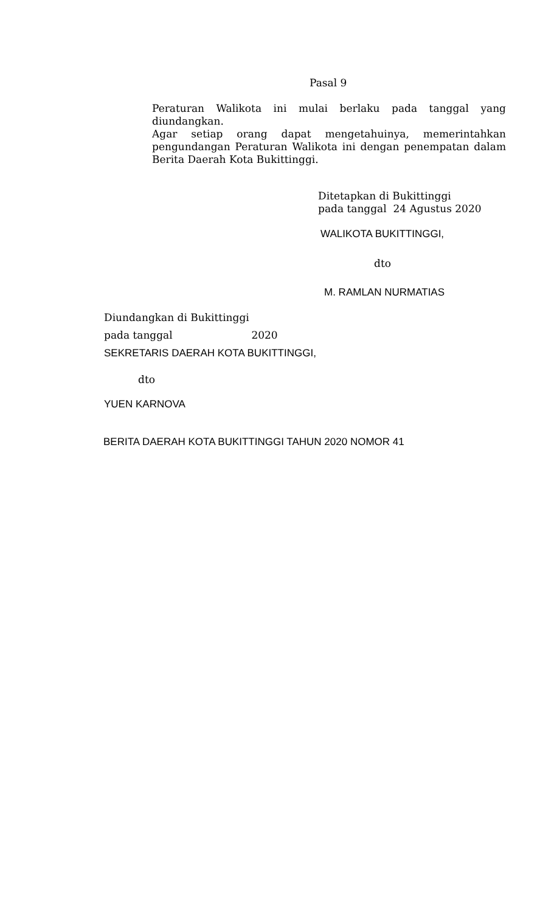Pasal 9
Peraturan Walikota ini mulai berlaku pada tanggal yang diundangkan.
Agar setiap orang dapat mengetahuinya, memerintahkan pengundangan Peraturan Walikota ini dengan penempatan dalam Berita Daerah Kota Bukittinggi.
Ditetapkan di Bukittinggi pada tanggal 24 Agustus 2020
WALIKOTA BUKITTINGGI,
dto
M. RAMLAN NURMATIAS
Diundangkan di Bukittinggi
pada tanggal 2020
SEKRETARIS DAERAH KOTA BUKITTINGGI,
dto
YUEN KARNOVA
BERITA DAERAH KOTA BUKITTINGGI TAHUN 2020 NOMOR 41